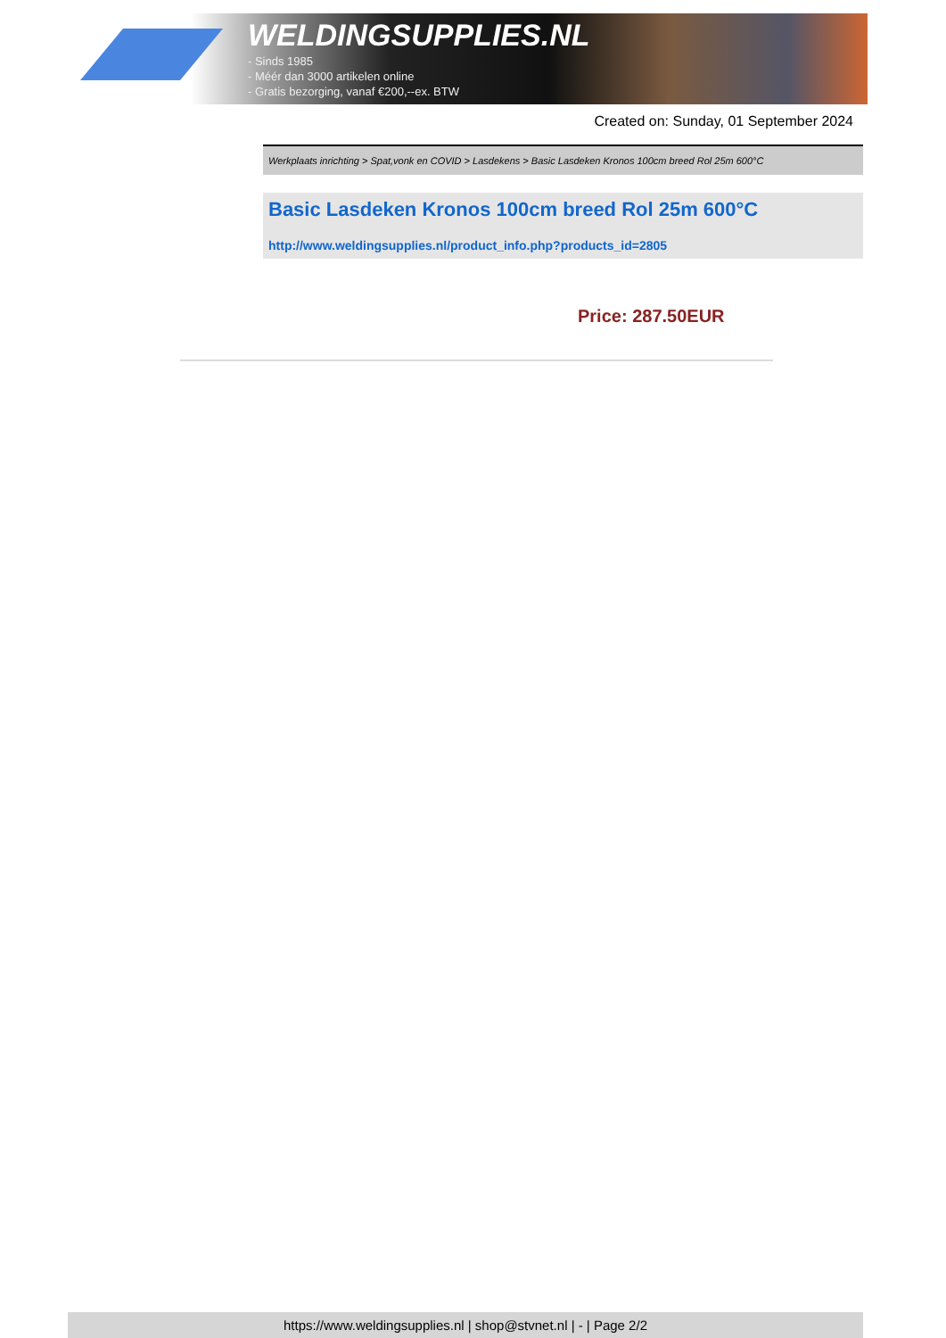WELDINGSUPPLIES.NL
- Sinds 1985
- Méér dan 3000 artikelen online
- Gratis bezorging, vanaf €200,--ex. BTW
Created on: Sunday, 01 September 2024
Werkplaats inrichting > Spat,vonk en COVID > Lasdekens > Basic Lasdeken Kronos 100cm breed Rol 25m 600°C
Basic Lasdeken Kronos 100cm breed Rol 25m 600°C
http://www.weldingsupplies.nl/product_info.php?products_id=2805
Price: 287.50EUR
https://www.weldingsupplies.nl | shop@stvnet.nl | - | Page 2/2